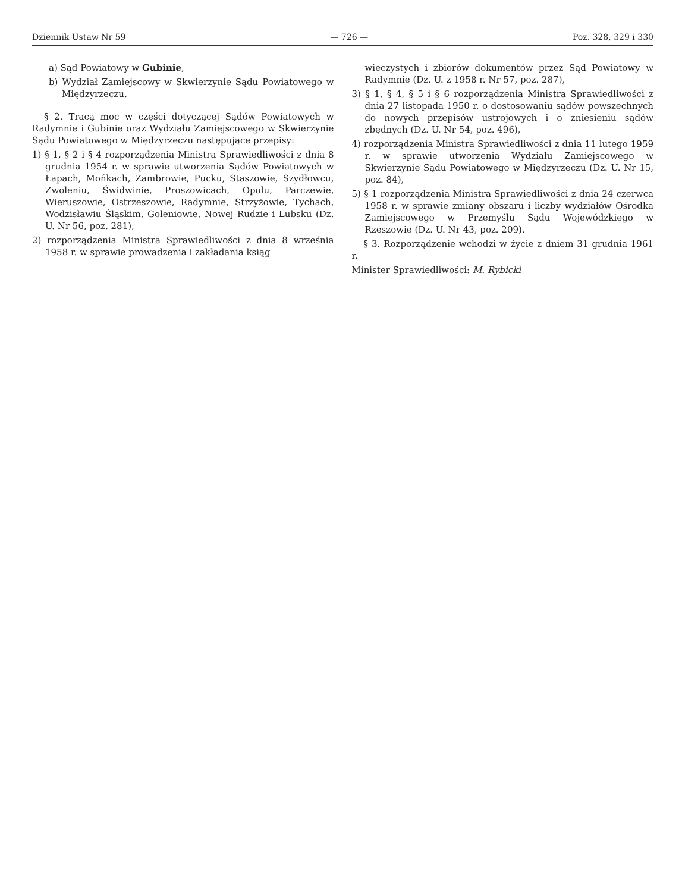Dziennik Ustaw Nr 59 — 726 — Poz. 328, 329 i 330
a) Sąd Powiatowy w Gubinie,
b) Wydział Zamiejscowy w Skwierzynie Sądu Powiatowego w Międzyrzeczu.
§ 2. Tracą moc w części dotyczącej Sądów Powiatowych w Radymnie i Gubinie oraz Wydziału Zamiejscowego w Skwierzynie Sądu Powiatowego w Międzyrzeczu następujące przepisy:
1) § 1, § 2 i § 4 rozporządzenia Ministra Sprawiedliwości z dnia 8 grudnia 1954 r. w sprawie utworzenia Sądów Powiatowych w Łapach, Mońkach, Zambrowie, Pucku, Staszowie, Szydłowcu, Zwoleniu, Świdwinie, Proszowicach, Opolu, Parczewie, Wieruszowie, Ostrzeszowie, Radymnie, Strzyżowie, Tychach, Wodzisławiu Śląskim, Goleniowie, Nowej Rudzie i Lubsku (Dz. U. Nr 56, poz. 281),
2) rozporządzenia Ministra Sprawiedliwości z dnia 8 września 1958 r. w sprawie prowadzenia i zakładania ksiąg
wieczystych i zbiorów dokumentów przez Sąd Powiatowy w Radymnie (Dz. U. z 1958 r. Nr 57, poz. 287),
3) § 1, § 4, § 5 i § 6 rozporządzenia Ministra Sprawiedliwości z dnia 27 listopada 1950 r. o dostosowaniu sądów powszechnych do nowych przepisów ustrojowych i o zniesieniu sądów zbędnych (Dz. U. Nr 54, poz. 496),
4) rozporządzenia Ministra Sprawiedliwości z dnia 11 lutego 1959 r. w sprawie utworzenia Wydziału Zamiejscowego w Skwierzynie Sądu Powiatowego w Międzyrzeczu (Dz. U. Nr 15, poz. 84),
5) § 1 rozporządzenia Ministra Sprawiedliwości z dnia 24 czerwca 1958 r. w sprawie zmiany obszaru i liczby wydziałów Ośrodka Zamiejscowego w Przemyślu Sądu Wojewódzkiego w Rzeszowie (Dz. U. Nr 43, poz. 209).
§ 3. Rozporządzenie wchodzi w życie z dniem 31 grudnia 1961 r.
Minister Sprawiedliwości: M. Rybicki